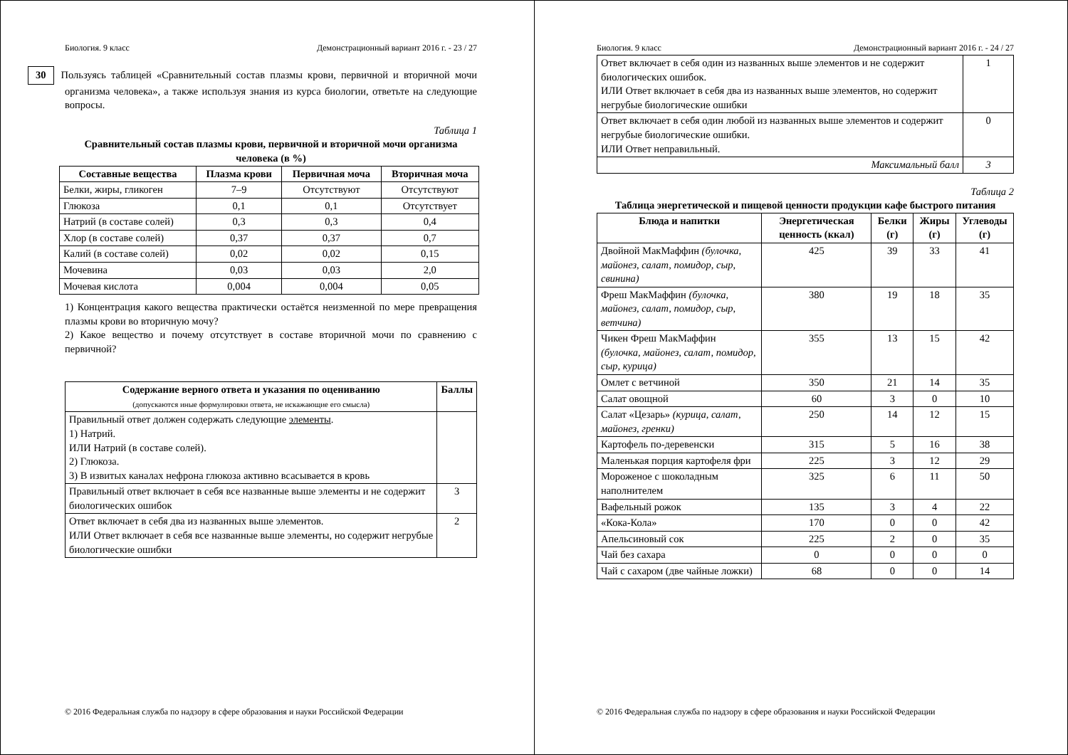Биология. 9 класс Демонстрационный вариант 2016 г. - 23 / 27
30 Пользуясь таблицей «Сравнительный состав плазмы крови, первичной и вторичной мочи организма человека», а также используя знания из курса биологии, ответьте на следующие вопросы.
Таблица 1
Сравнительный состав плазмы крови, первичной и вторичной мочи организма человека (в %)
| Составные вещества | Плазма крови | Первичная моча | Вторичная моча |
| --- | --- | --- | --- |
| Белки, жиры, гликоген | 7–9 | Отсутствуют | Отсутствуют |
| Глюкоза | 0,1 | 0,1 | Отсутствует |
| Натрий (в составе солей) | 0,3 | 0,3 | 0,4 |
| Хлор (в составе солей) | 0,37 | 0,37 | 0,7 |
| Калий (в составе солей) | 0,02 | 0,02 | 0,15 |
| Мочевина | 0,03 | 0,03 | 2,0 |
| Мочевая кислота | 0,004 | 0,004 | 0,05 |
1) Концентрация какого вещества практически остаётся неизменной по мере превращения плазмы крови во вторичную мочу?
2) Какое вещество и почему отсутствует в составе вторичной мочи по сравнению с первичной?
| Содержание верного ответа и указания по оцениванию (допускаются иные формулировки ответа, не искажающие его смысла) | Баллы |
| --- | --- |
| Правильный ответ должен содержать следующие элементы . 1) Натрий. ИЛИ Натрий (в составе солей). 2) Глюкоза. 3) В извитых каналах нефрона глюкоза активно всасывается в кровь | |
| Правильный ответ включает в себя все названные выше элементы и не содержит биологических ошибок | 3 |
| Ответ включает в себя два из названных выше элементов. ИЛИ Ответ включает в себя все названные выше элементы, но содержит негрубые биологические ошибки | 2 |
© 2016 Федеральная служба по надзору в сфере образования и науки Российской Федерации
Биология. 9 класс Демонстрационный вариант 2016 г. - 24 / 27
| Ответ включает в себя один из названных выше элементов и не содержит биологических ошибок. ИЛИ Ответ включает в себя два из названных выше элементов, но содержит негрубые биологические ошибки | 1 |
| Ответ включает в себя один любой из названных выше элементов и содержит негрубые биологические ошибки. ИЛИ Ответ неправильный. | 0 |
| Максимальный балл | 3 |
Таблица 2
Таблица энергетической и пищевой ценности продукции кафе быстрого питания
| Блюда и напитки | Энергетическая ценность (ккал) | Белки (г) | Жиры (г) | Углеводы (г) |
| --- | --- | --- | --- | --- |
| Двойной МакМаффин (булочка, майонез, салат, помидор, сыр, свинина) | 425 | 39 | 33 | 41 |
| Фреш МакМаффин (булочка, майонез, салат, помидор, сыр, ветчина) | 380 | 19 | 18 | 35 |
| Чикен Фреш МакМаффин (булочка, майонез, салат, помидор, сыр, курица) | 355 | 13 | 15 | 42 |
| Омлет с ветчиной | 350 | 21 | 14 | 35 |
| Салат овощной | 60 | 3 | 0 | 10 |
| Салат «Цезарь» (курица, салат, майонез, гренки) | 250 | 14 | 12 | 15 |
| Картофель по-деревенски | 315 | 5 | 16 | 38 |
| Маленькая порция картофеля фри | 225 | 3 | 12 | 29 |
| Мороженое с шоколадным наполнителем | 325 | 6 | 11 | 50 |
| Вафельный рожок | 135 | 3 | 4 | 22 |
| «Кока-Кола» | 170 | 0 | 0 | 42 |
| Апельсиновый сок | 225 | 2 | 0 | 35 |
| Чай без сахара | 0 | 0 | 0 | 0 |
| Чай с сахаром (две чайные ложки) | 68 | 0 | 0 | 14 |
© 2016 Федеральная служба по надзору в сфере образования и науки Российской Федерации